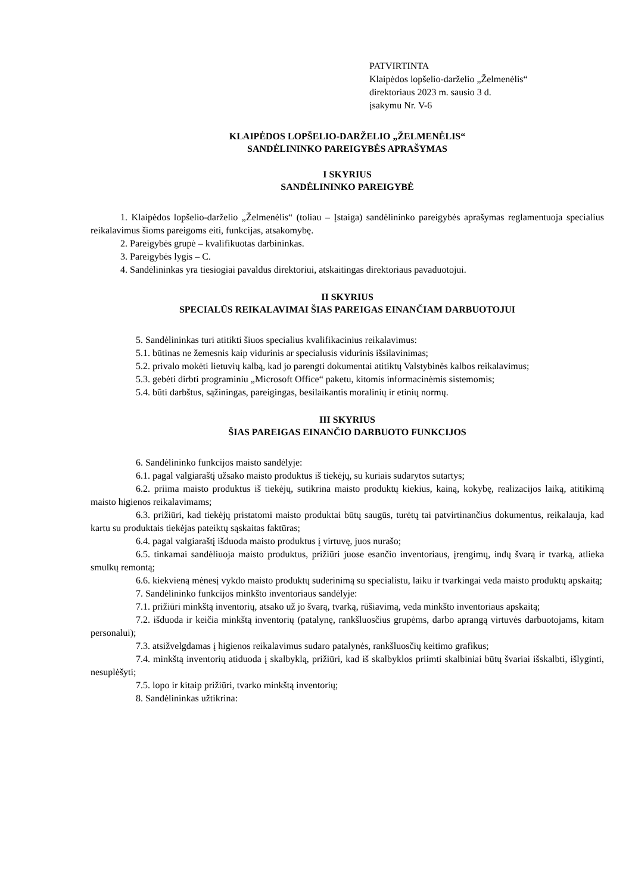PATVIRTINTA
Klaipėdos lopšelio-darželio „Želmenėlis“
direktoriaus 2023 m. sausio 3 d.
įsakymu Nr. V-6
KLAIPĖDOS LOPŠELIO-DARŽELIO „ŽELMENĖLIS“
SANDĖLININKO PAREIGYBĖS APRAŠYMAS
I SKYRIUS
SANDĖLININKO PAREIGYBĖ
1. Klaipėdos lopšelio-darželio „Želmenėlis“ (toliau – Įstaiga) sandėlininko pareigybės aprašymas reglamentuoja specialius reikalavimus šioms pareigoms eiti, funkcijas, atsakomybę.
2. Pareigybės grupė – kvalifikuotas darbininkas.
3. Pareigybės lygis – C.
4. Sandėlininkas yra tiesiogiai pavaldus direktoriui, atskaitingas direktoriaus pavaduotojui.
II SKYRIUS
SPECIALŪS REIKALAVIMAI ŠIAS PAREIGAS EINANČIAM DARBUOTOJUI
5. Sandėlininkas turi atitikti šiuos specialius kvalifikacinius reikalavimus:
5.1. būtinas ne žemesnis kaip vidurinis ar specialusis vidurinis išsilavinimas;
5.2. privalo mokėti lietuvių kalbą, kad jo parengti dokumentai atitiktų Valstybinės kalbos reikalavimus;
5.3. gebėti dirbti programiniu „Microsoft Office“ paketu, kitomis informacinėmis sistemomis;
5.4. būti darbštus, sąžiningas, pareigingas, besilaikantis moralinių ir etinių normų.
III SKYRIUS
ŠIAS PAREIGAS EINANČIO DARBUOTO FUNKCIJOS
6. Sandėlininko funkcijos maisto sandėlyje:
6.1. pagal valgiaraštį užsako maisto produktus iš tiekėjų, su kuriais sudarytos sutartys;
6.2. priima maisto produktus iš tiekėjų, sutikrina maisto produktų kiekius, kainą, kokybę, realizacijos laiką, atitikimą maisto higienos reikalavimams;
6.3. prižiūri, kad tiekėjų pristatomi maisto produktai būtų saugūs, turėtų tai patvirtinančius dokumentus, reikalauja, kad kartu su produktais tiekėjas pateiktų sąskaitas faktūras;
6.4. pagal valgiaraštį išduoda maisto produktus į virtuvę, juos nurašo;
6.5. tinkamai sandėliuoja maisto produktus, prižiūri juose esančio inventoriaus, įrengimų, indų švarą ir tvarką, atlieka smulkų remontą;
6.6. kiekvieną mėnesį vykdo maisto produktų suderinimą su specialistu, laiku ir tvarkingai veda maisto produktų apskaitą;
7. Sandėlininko funkcijos minkšto inventoriaus sandėlyje:
7.1. prižiūri minkštą inventorių, atsako už jo švarą, tvarką, rūšiavimą, veda minkšto inventoriaus apskaitą;
7.2. išduoda ir keičia minkštą inventorių (patalynę, rankšluosčius grupėms, darbo aprangą virtuvės darbuotojams, kitam personalui);
7.3. atsižvelgdamas į higienos reikalavimus sudaro patalynės, rankšluosčių keitimo grafikus;
7.4. minkštą inventorių atiduoda į skalbyklą, prižiūri, kad iš skalbyklos priimti skalbiniai būtų švariai išskalbti, išlyginti, nesuplėšyti;
7.5. lopo ir kitaip prižiūri, tvarko minkštą inventorių;
8. Sandėlininkas užtikrina: